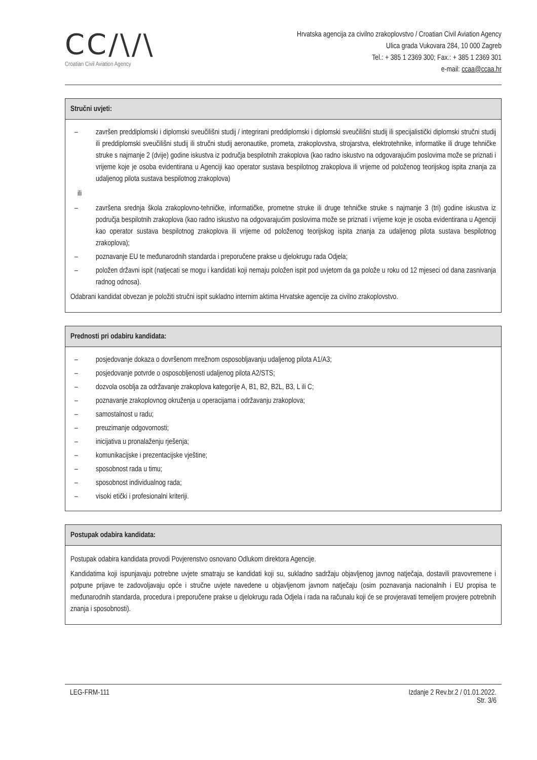CC/\/\
Croatian Civil Aviation Agency
Hrvatska agencija za civilno zrakoplovstvo / Croatian Civil Aviation Agency
Ulica grada Vukovara 284, 10 000 Zagreb
Tel.: + 385 1 2369 300; Fax.: + 385 1 2369 301
e-mail: ccaa@ccaa.hr
Stručni uvjeti:
– završen preddiplomski i diplomski sveučilišni studij / integrirani preddiplomski i diplomski sveučilišni studij ili specijalistički diplomski stručni studij ili preddiplomski sveučilišni studij ili stručni studij aeronautike, prometa, zrakoplovstva, strojarstva, elektrotehnike, informatike ili druge tehničke struke s najmanje 2 (dvije) godine iskustva iz područja bespilotnih zrakoplova (kao radno iskustvo na odgovarajućim poslovima može se priznati i vrijeme koje je osoba evidentirana u Agenciji kao operator sustava bespilotnog zrakoplova ili vrijeme od položenog teorijskog ispita znanja za udaljenog pilota sustava bespilotnog zrakoplova)
ili
– završena srednja škola zrakoplovno-tehničke, informatičke, prometne struke ili druge tehničke struke s najmanje 3 (tri) godine iskustva iz područja bespilotnih zrakoplova (kao radno iskustvo na odgovarajućim poslovima može se priznati i vrijeme koje je osoba evidentirana u Agenciji kao operator sustava bespilotnog zrakoplova ili vrijeme od položenog teorijskog ispita znanja za udaljenog pilota sustava bespilotnog zrakoplova);
– poznavanje EU te međunarodnih standarda i preporučene prakse u djelokrugu rada Odjela;
– položen državni ispit (natjecati se mogu i kandidati koji nemaju položen ispit pod uvjetom da ga polože u roku od 12 mjeseci od dana zasnivanja radnog odnosa).
Odabrani kandidat obvezan je položiti stručni ispit sukladno internim aktima Hrvatske agencije za civilno zrakoplovstvo.
Prednosti pri odabiru kandidata:
– posjedovanje dokaza o dovršenom mrežnom osposobljavanju udaljenog pilota A1/A3;
– posjedovanje potvrde o osposobljenosti udaljenog pilota A2/STS;
– dozvola osoblja za održavanje zrakoplova kategorije A, B1, B2, B2L, B3, L ili C;
– poznavanje zrakoplovnog okruženja u operacijama i održavanju zrakoplova;
– samostalnost u radu;
– preuzimanje odgovornosti;
– inicijativa u pronalaženju rješenja;
– komunikacijske i prezentacijske vještine;
– sposobnost rada u timu;
– sposobnost individualnog rada;
– visoki etički i profesionalni kriteriji.
Postupak odabira kandidata:
Postupak odabira kandidata provodi Povjerenstvo osnovano Odlukom direktora Agencije.
Kandidatima koji ispunjavaju potrebne uvjete smatraju se kandidati koji su, sukladno sadržaju objavljenog javnog natječaja, dostavili pravovremene i potpune prijave te zadovoljavaju opće i stručne uvjete navedene u objavljenom javnom natječaju (osim poznavanja nacionalnih i EU propisa te međunarodnih standarda, procedura i preporučene prakse u djelokrugu rada Odjela i rada na računalu koji će se provjeravati temeljem provjere potrebnih znanja i sposobnosti).
LEG-FRM-111 Izdanje 2 Rev.br.2 / 01.01.2022.
Str. 3/6